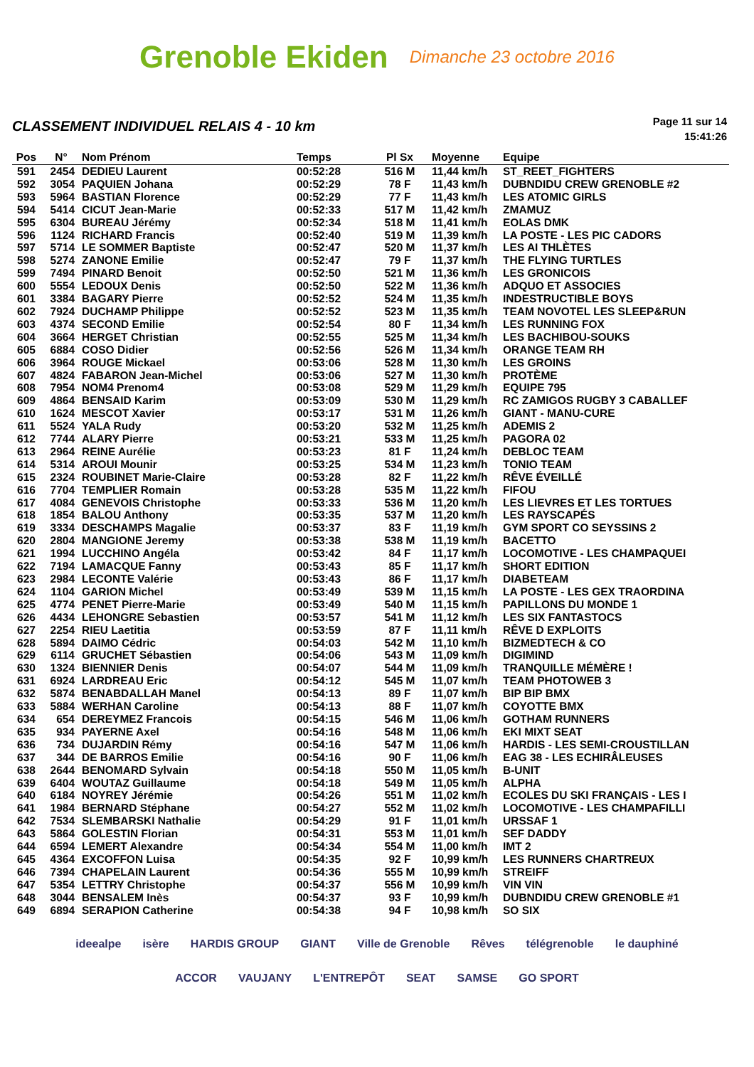Grenoble Ekiden Dimanche 23 octobre 2016
CLASSEMENT INDIVIDUEL RELAIS 4 - 10 km
Page 11 sur 14
15:41:26
| Pos | N° | Nom Prénom | Temps | Pl Sx | Moyenne | Equipe |
| --- | --- | --- | --- | --- | --- | --- |
| 591 | 2454 | DEDIEU Laurent | 00:52:28 | 516 M | 11,44 km/h | ST_REET_FIGHTERS |
| 592 | 3054 | PAQUIEN Johana | 00:52:29 | 78 F | 11,43 km/h | DUBNDIDU CREW GRENOBLE #2 |
| 593 | 5964 | BASTIAN Florence | 00:52:29 | 77 F | 11,43 km/h | LES ATOMIC GIRLS |
| 594 | 5414 | CICUT Jean-Marie | 00:52:33 | 517 M | 11,42 km/h | ZMAMUZ |
| 595 | 6304 | BUREAU Jérémy | 00:52:34 | 518 M | 11,41 km/h | EOLAS DMK |
| 596 | 1124 | RICHARD Francis | 00:52:40 | 519 M | 11,39 km/h | LA POSTE - LES PIC CADORS |
| 597 | 5714 | LE SOMMER Baptiste | 00:52:47 | 520 M | 11,37 km/h | LES AI THLÈTES |
| 598 | 5274 | ZANONE Emilie | 00:52:47 | 79 F | 11,37 km/h | THE FLYING TURTLES |
| 599 | 7494 | PINARD Benoit | 00:52:50 | 521 M | 11,36 km/h | LES GRONICOIS |
| 600 | 5554 | LEDOUX Denis | 00:52:50 | 522 M | 11,36 km/h | ADQUO ET ASSOCIES |
| 601 | 3384 | BAGARY Pierre | 00:52:52 | 524 M | 11,35 km/h | INDESTRUCTIBLE BOYS |
| 602 | 7924 | DUCHAMP Philippe | 00:52:52 | 523 M | 11,35 km/h | TEAM NOVOTEL LES SLEEP&RUN |
| 603 | 4374 | SECOND Emilie | 00:52:54 | 80 F | 11,34 km/h | LES RUNNING FOX |
| 604 | 3664 | HERGET Christian | 00:52:55 | 525 M | 11,34 km/h | LES BACHIBOU-SOUKS |
| 605 | 6884 | COSO Didier | 00:52:56 | 526 M | 11,34 km/h | ORANGE TEAM RH |
| 606 | 3964 | ROUGE Mickael | 00:53:06 | 528 M | 11,30 km/h | LES GROINS |
| 607 | 4824 | FABARON Jean-Michel | 00:53:06 | 527 M | 11,30 km/h | PROTÈME |
| 608 | 7954 | NOM4 Prenom4 | 00:53:08 | 529 M | 11,29 km/h | EQUIPE 795 |
| 609 | 4864 | BENSAID Karim | 00:53:09 | 530 M | 11,29 km/h | RC ZAMIGOS RUGBY 3 CABALLEF |
| 610 | 1624 | MESCOT Xavier | 00:53:17 | 531 M | 11,26 km/h | GIANT - MANU-CURE |
| 611 | 5524 | YALA Rudy | 00:53:20 | 532 M | 11,25 km/h | ADEMIS 2 |
| 612 | 7744 | ALARY Pierre | 00:53:21 | 533 M | 11,25 km/h | PAGORA 02 |
| 613 | 2964 | REINE Aurélie | 00:53:23 | 81 F | 11,24 km/h | DEBLOC TEAM |
| 614 | 5314 | AROUI Mounir | 00:53:25 | 534 M | 11,23 km/h | TONIO TEAM |
| 615 | 2324 | ROUBINET Marie-Claire | 00:53:28 | 82 F | 11,22 km/h | RÊVE ÉVEILLÉ |
| 616 | 7704 | TEMPLIER Romain | 00:53:28 | 535 M | 11,22 km/h | FIFOU |
| 617 | 4084 | GENEVOIS Christophe | 00:53:33 | 536 M | 11,20 km/h | LES LIEVRES ET LES TORTUES |
| 618 | 1854 | BALOU Anthony | 00:53:35 | 537 M | 11,20 km/h | LES RAYSCAPÉS |
| 619 | 3334 | DESCHAMPS Magalie | 00:53:37 | 83 F | 11,19 km/h | GYM SPORT CO SEYSSINS 2 |
| 620 | 2804 | MANGIONE Jeremy | 00:53:38 | 538 M | 11,19 km/h | BACETTO |
| 621 | 1994 | LUCCHINO Angéla | 00:53:42 | 84 F | 11,17 km/h | LOCOMOTIVE - LES CHAMPAQUEI |
| 622 | 7194 | LAMACQUE Fanny | 00:53:43 | 85 F | 11,17 km/h | SHORT EDITION |
| 623 | 2984 | LECONTE Valérie | 00:53:43 | 86 F | 11,17 km/h | DIABETEAM |
| 624 | 1104 | GARION Michel | 00:53:49 | 539 M | 11,15 km/h | LA POSTE - LES GEX TRAORDINA |
| 625 | 4774 | PENET Pierre-Marie | 00:53:49 | 540 M | 11,15 km/h | PAPILLONS DU MONDE 1 |
| 626 | 4434 | LEHONGRE Sebastien | 00:53:57 | 541 M | 11,12 km/h | LES SIX FANTASTOCS |
| 627 | 2254 | RIEU Laetitia | 00:53:59 | 87 F | 11,11 km/h | RÊVE D EXPLOITS |
| 628 | 5894 | DAIMO Cédric | 00:54:03 | 542 M | 11,10 km/h | BIZMEDTECH & CO |
| 629 | 6114 | GRUCHET Sébastien | 00:54:06 | 543 M | 11,09 km/h | DIGIMIND |
| 630 | 1324 | BIENNIER Denis | 00:54:07 | 544 M | 11,09 km/h | TRANQUILLE MÉMÈRE ! |
| 631 | 6924 | LARDREAU Eric | 00:54:12 | 545 M | 11,07 km/h | TEAM PHOTOWEB 3 |
| 632 | 5874 | BENABDALLAH Manel | 00:54:13 | 89 F | 11,07 km/h | BIP BIP BMX |
| 633 | 5884 | WERHAN Caroline | 00:54:13 | 88 F | 11,07 km/h | COYOTTE BMX |
| 634 | 654 | DEREYMEZ Francois | 00:54:15 | 546 M | 11,06 km/h | GOTHAM RUNNERS |
| 635 | 934 | PAYERNE Axel | 00:54:16 | 548 M | 11,06 km/h | EKI MIXT SEAT |
| 636 | 734 | DUJARDIN Rémy | 00:54:16 | 547 M | 11,06 km/h | HARDIS - LES SEMI-CROUSTILLAN |
| 637 | 344 | DE BARROS Emilie | 00:54:16 | 90 F | 11,06 km/h | EAG 38 - LES ECHIRÂLEUSES |
| 638 | 2644 | BENOMARD Sylvain | 00:54:18 | 550 M | 11,05 km/h | B-UNIT |
| 639 | 6404 | WOUTAZ Guillaume | 00:54:18 | 549 M | 11,05 km/h | ALPHA |
| 640 | 6184 | NOYREY Jérémie | 00:54:26 | 551 M | 11,02 km/h | ECOLES DU SKI FRANÇAIS - LES I |
| 641 | 1984 | BERNARD Stéphane | 00:54:27 | 552 M | 11,02 km/h | LOCOMOTIVE - LES CHAMPAFILLI |
| 642 | 7534 | SLEMBARSKI Nathalie | 00:54:29 | 91 F | 11,01 km/h | URSSAF 1 |
| 643 | 5864 | GOLESTIN Florian | 00:54:31 | 553 M | 11,01 km/h | SEF DADDY |
| 644 | 6594 | LEMERT Alexandre | 00:54:34 | 554 M | 11,00 km/h | IMT 2 |
| 645 | 4364 | EXCOFFON Luisa | 00:54:35 | 92 F | 10,99 km/h | LES RUNNERS CHARTREUX |
| 646 | 7394 | CHAPELAIN Laurent | 00:54:36 | 555 M | 10,99 km/h | STREIFF |
| 647 | 5354 | LETTRY Christophe | 00:54:37 | 556 M | 10,99 km/h | VIN VIN |
| 648 | 3044 | BENSALEM Inès | 00:54:37 | 93 F | 10,99 km/h | DUBNDIDU CREW GRENOBLE #1 |
| 649 | 6894 | SERAPION Catherine | 00:54:38 | 94 F | 10,98 km/h | SO SIX |
ideealpe isère HARDIS GROUP GIANT Ville de Grenoble Rêves télégrenoble le dauphiné ACCOR VAUJANY L'ENTREPÔT SEAT SAMSE GO SPORT